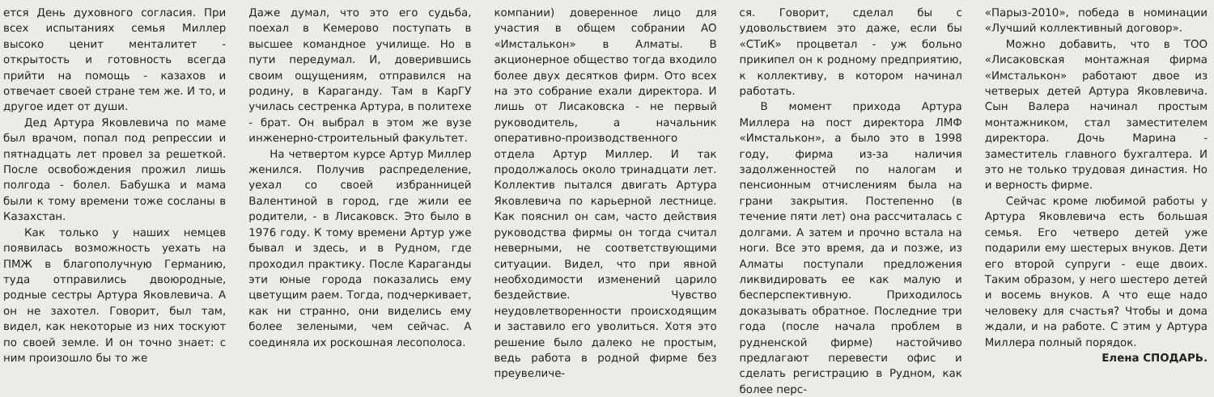ется День духовного согласия. При всех испытаниях семья Миллер высоко ценит менталитет - открытость и готовность всегда прийти на помощь - казахов и отвечает своей стране тем же. И то, и другое идет от души.
Дед Артура Яковлевича по маме был врачом, попал под репрессии и пятнадцать лет провел за решеткой. После освобождения прожил лишь полгода - болел. Бабушка и мама были к тому времени тоже сосланы в Казахстан.
Как только у наших немцев появилась возможность уехать на ПМЖ в благополучную Германию, туда отправились двоюродные, родные сестры Артура Яковлевича. А он не захотел. Говорит, был там, видел, как некоторые из них тоскуют по своей земле. И он точно знает: с ним произошло бы то же
Даже думал, что это его судьба, поехал в Кемерово поступать в высшее командное училище. Но в пути передумал. И, доверившись своим ощущениям, отправился на родину, в Караганду. Там в КарГУ училась сестренка Артура, в политехе - брат. Он выбрал в этом же вузе инженерно-строительный факультет.
На четвертом курсе Артур Миллер женился. Получив распределение, уехал со своей избранницей Валентиной в город, где жили ее родители, - в Лисаковск. Это было в 1976 году. К тому времени Артур уже бывал и здесь, и в Рудном, где проходил практику. После Караганды эти юные города показались ему цветущим раем. Тогда, подчеркивает, как ни странно, они виделись ему более зелеными, чем сейчас. А соединяла их роскошная лесополоса.
компании) доверенное лицо для участия в общем собрании АО «Имсталькон» в Алматы. В акционерное общество тогда входило более двух десятков фирм. Ото всех на это собрание ехали директора. И лишь от Лисаковска - не первый руководитель, а начальник оперативно-производственного отдела Артур Миллер. И так продолжалось около тринадцати лет. Коллектив пытался двигать Артура Яковлевича по карьерной лестнице. Как пояснил он сам, часто действия руководства фирмы он тогда считал неверными, не соответствующими ситуации. Видел, что при явной необходимости изменений царило бездействие. Чувство неудовлетворенности происходящим и заставило его уволиться. Хотя это решение было далеко не простым, ведь работа в родной фирме без преувеличе-
ся. Говорит, сделал бы с удовольствием это даже, если бы «СТиК» процветал - уж больно прикипел он к родному предприятию, к коллективу, в котором начинал работать.
В момент прихода Артура Миллера на пост директора ЛМФ «Имсталькон», а было это в 1998 году, фирма из-за наличия задолженностей по налогам и пенсионным отчислениям была на грани закрытия. Постепенно (в течение пяти лет) она рассчиталась с долгами. А затем и прочно встала на ноги. Все это время, да и позже, из Алматы поступали предложения ликвидировать ее как малую и бесперспективную. Приходилось доказывать обратное. Последние три года (после начала проблем в рудненской фирме) настойчиво предлагают перевести офис и сделать регистрацию в Рудном, как более перс-
«Парыз-2010», победа в номинации «Лучший коллективный договор».
Можно добавить, что в ТОО «Лисаковская монтажная фирма «Имсталькон» работают двое из четверых детей Артура Яковлевича. Сын Валера начинал простым монтажником, стал заместителем директора. Дочь Марина - заместитель главного бухгалтера. И это не только трудовая династия. Но и верность фирме.
Сейчас кроме любимой работы у Артура Яковлевича есть большая семья. Его четверо детей уже подарили ему шестерых внуков. Дети его второй супруги - еще двоих. Таким образом, у него шестеро детей и восемь внуков. А что еще надо человеку для счастья? Чтобы и дома ждали, и на работе. С этим у Артура Миллера полный порядок.
Елена СПОДАРЬ.